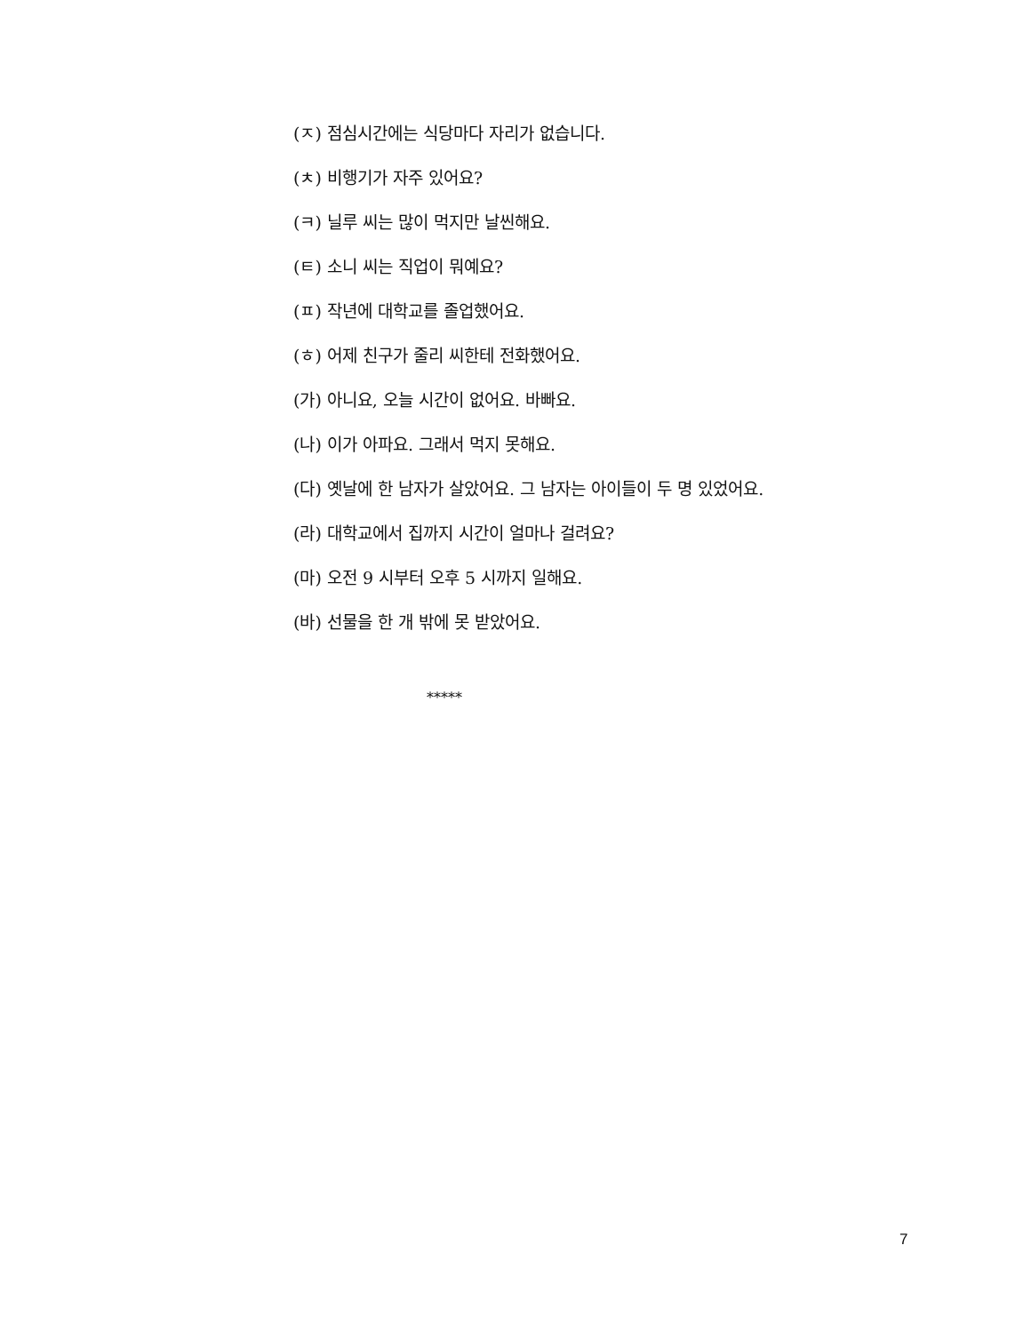(ㅈ) 점심시간에는 식당마다 자리가 없습니다.
(ㅊ) 비행기가 자주 있어요?
(ㅋ) 닐루 씨는 많이 먹지만 날씬해요.
(ㅌ) 소니 씨는 직업이 뭐예요?
(ㅍ) 작년에 대학교를 졸업했어요.
(ㅎ) 어제 친구가 줄리 씨한테 전화했어요.
(가) 아니요, 오늘 시간이 없어요. 바빠요.
(나) 이가 아파요. 그래서 먹지 못해요.
(다) 옛날에 한 남자가 살았어요. 그 남자는 아이들이 두 명 있었어요.
(라) 대학교에서 집까지 시간이 얼마나 걸려요?
(마) 오전 9 시부터 오후 5 시까지 일해요.
(바) 선물을 한 개 밖에 못 받았어요.
*****
7